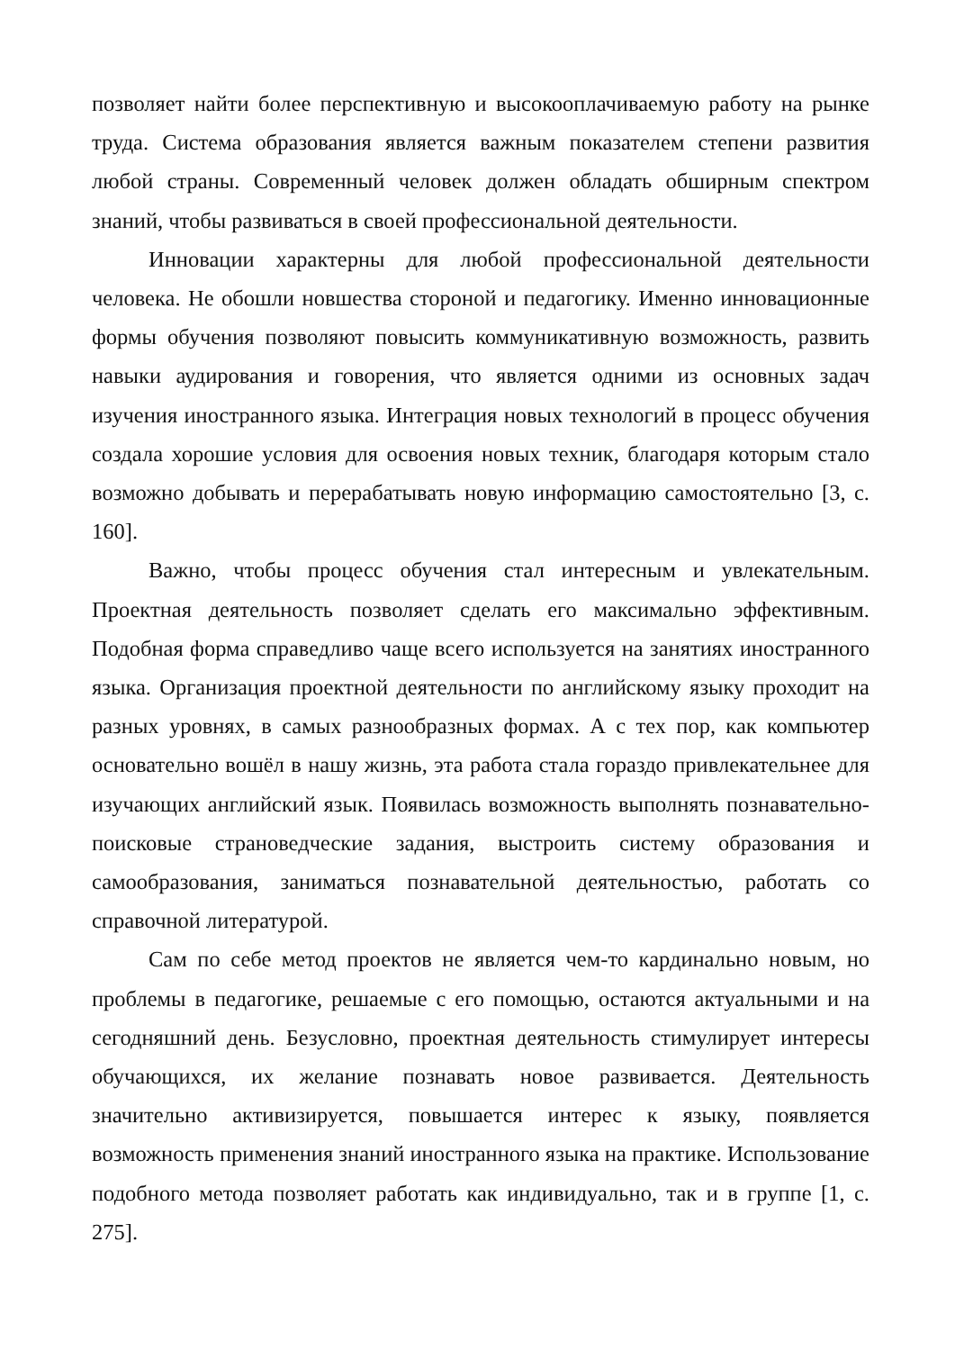позволяет найти более перспективную и высокооплачиваемую работу на рынке труда. Система образования является важным показателем степени развития любой страны. Современный человек должен обладать обширным спектром знаний, чтобы развиваться в своей профессиональной деятельности.
Инновации характерны для любой профессиональной деятельности человека. Не обошли новшества стороной и педагогику. Именно инновационные формы обучения позволяют повысить коммуникативную возможность, развить навыки аудирования и говорения, что является одними из основных задач изучения иностранного языка. Интеграция новых технологий в процесс обучения создала хорошие условия для освоения новых техник, благодаря которым стало возможно добывать и перерабатывать новую информацию самостоятельно [3, с. 160].
Важно, чтобы процесс обучения стал интересным и увлекательным. Проектная деятельность позволяет сделать его максимально эффективным. Подобная форма справедливо чаще всего используется на занятиях иностранного языка. Организация проектной деятельности по английскому языку проходит на разных уровнях, в самых разнообразных формах. А с тех пор, как компьютер основательно вошёл в нашу жизнь, эта работа стала гораздо привлекательнее для изучающих английский язык. Появилась возможность выполнять познавательно-поисковые страноведческие задания, выстроить систему образования и самообразования, заниматься познавательной деятельностью, работать со справочной литературой.
Сам по себе метод проектов не является чем-то кардинально новым, но проблемы в педагогике, решаемые с его помощью, остаются актуальными и на сегодняшний день. Безусловно, проектная деятельность стимулирует интересы обучающихся, их желание познавать новое развивается. Деятельность значительно активизируется, повышается интерес к языку, появляется возможность применения знаний иностранного языка на практике. Использование подобного метода позволяет работать как индивидуально, так и в группе [1, с. 275].